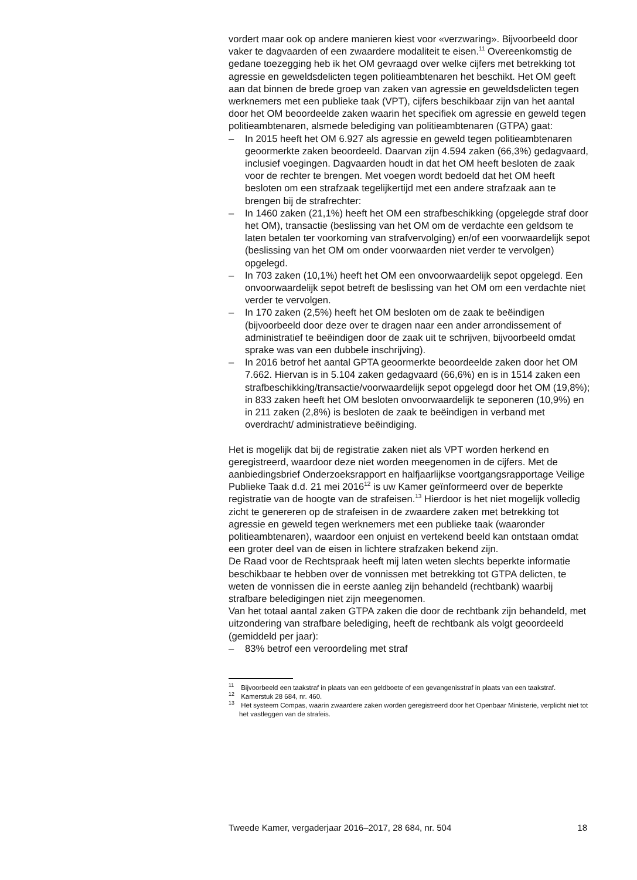vordert maar ook op andere manieren kiest voor «verzwaring». Bijvoorbeeld door vaker te dagvaarden of een zwaardere modaliteit te eisen.<sup>11</sup> Overeenkomstig de gedane toezegging heb ik het OM gevraagd over welke cijfers met betrekking tot agressie en geweldsdelicten tegen politieambtenaren het beschikt. Het OM geeft aan dat binnen de brede groep van zaken van agressie en geweldsdelicten tegen werknemers met een publieke taak (VPT), cijfers beschikbaar zijn van het aantal door het OM beoordeelde zaken waarin het specifiek om agressie en geweld tegen politieambtenaren, alsmede belediging van politieambtenaren (GTPA) gaat:
– In 2015 heeft het OM 6.927 als agressie en geweld tegen politieambtenaren geoormerkte zaken beoordeeld. Daarvan zijn 4.594 zaken (66,3%) gedagvaard, inclusief voegingen. Dagvaarden houdt in dat het OM heeft besloten de zaak voor de rechter te brengen. Met voegen wordt bedoeld dat het OM heeft besloten om een strafzaak tegelijkertijd met een andere strafzaak aan te brengen bij de strafrechter:
– In 1460 zaken (21,1%) heeft het OM een strafbeschikking (opgelegde straf door het OM), transactie (beslissing van het OM om de verdachte een geldsom te laten betalen ter voorkoming van strafvervolging) en/of een voorwaardelijk sepot (beslissing van het OM om onder voorwaarden niet verder te vervolgen) opgelegd.
– In 703 zaken (10,1%) heeft het OM een onvoorwaardelijk sepot opgelegd. Een onvoorwaardelijk sepot betreft de beslissing van het OM om een verdachte niet verder te vervolgen.
– In 170 zaken (2,5%) heeft het OM besloten om de zaak te beëindigen (bijvoorbeeld door deze over te dragen naar een ander arrondissement of administratief te beëindigen door de zaak uit te schrijven, bijvoorbeeld omdat sprake was van een dubbele inschrijving).
– In 2016 betrof het aantal GPTA geoormerkte beoordeelde zaken door het OM 7.662. Hiervan is in 5.104 zaken gedagvaard (66,6%) en is in 1514 zaken een strafbeschikking/transactie/voorwaardelijk sepot opgelegd door het OM (19,8%); in 833 zaken heeft het OM besloten onvoorwaardelijk te seponeren (10,9%) en in 211 zaken (2,8%) is besloten de zaak te beëindigen in verband met overdracht/ administratieve beëindiging.
Het is mogelijk dat bij de registratie zaken niet als VPT worden herkend en geregistreerd, waardoor deze niet worden meegenomen in de cijfers. Met de aanbiedingsbrief Onderzoeksrapport en halfjaarlijkse voortgangsrapportage Veilige Publieke Taak d.d. 21 mei 2016<sup>12</sup> is uw Kamer geïnformeerd over de beperkte registratie van de hoogte van de strafeisen.<sup>13</sup> Hierdoor is het niet mogelijk volledig zicht te genereren op de strafeisen in de zwaardere zaken met betrekking tot agressie en geweld tegen werknemers met een publieke taak (waaronder politieambtenaren), waardoor een onjuist en vertekend beeld kan ontstaan omdat een groter deel van de eisen in lichtere strafzaken bekend zijn.
De Raad voor de Rechtspraak heeft mij laten weten slechts beperkte informatie beschikbaar te hebben over de vonnissen met betrekking tot GTPA delicten, te weten de vonnissen die in eerste aanleg zijn behandeld (rechtbank) waarbij strafbare beledigingen niet zijn meegenomen.
Van het totaal aantal zaken GTPA zaken die door de rechtbank zijn behandeld, met uitzondering van strafbare belediging, heeft de rechtbank als volgt geoordeeld (gemiddeld per jaar):
– 83% betrof een veroordeling met straf
<sup>11</sup> Bijvoorbeeld een taakstraf in plaats van een geldboete of een gevangenisstraf in plaats van een taakstraf.
<sup>12</sup> Kamerstuk 28 684, nr. 460.
<sup>13</sup> Het systeem Compas, waarin zwaardere zaken worden geregistreerd door het Openbaar Ministerie, verplicht niet tot het vastleggen van de strafeis.
Tweede Kamer, vergaderjaar 2016–2017, 28 684, nr. 504 18